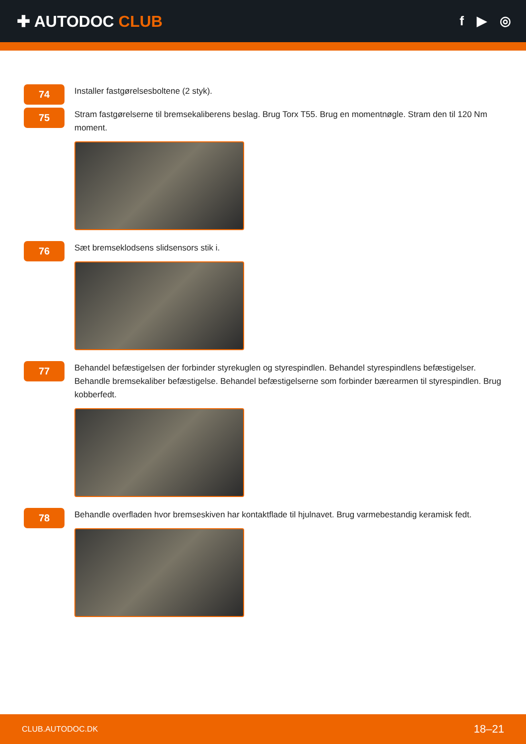✚ AUTODOC CLUB
f ▶ ◎
74
Installer fastgørelsesboltene (2 styk).
75
Stram fastgørelserne til bremsekaliberens beslag. Brug Torx T55. Brug en momentnøgle. Stram den til 120 Nm moment.
76
Sæt bremseklodsens slidsensors stik i.
77
Behandel befæstigelsen der forbinder styrekuglen og styrespindlen. Behandel styrespindlens befæstigelser. Behandle bremsekaliber befæstigelse. Behandel befæstigelserne som forbinder bærearmen til styrespindlen. Brug kobberfedt.
78
Behandle overfladen hvor bremseskiven har kontaktflade til hjulnavet. Brug varmebestandig keramisk fedt.
CLUB.AUTODOC.DK 18–21